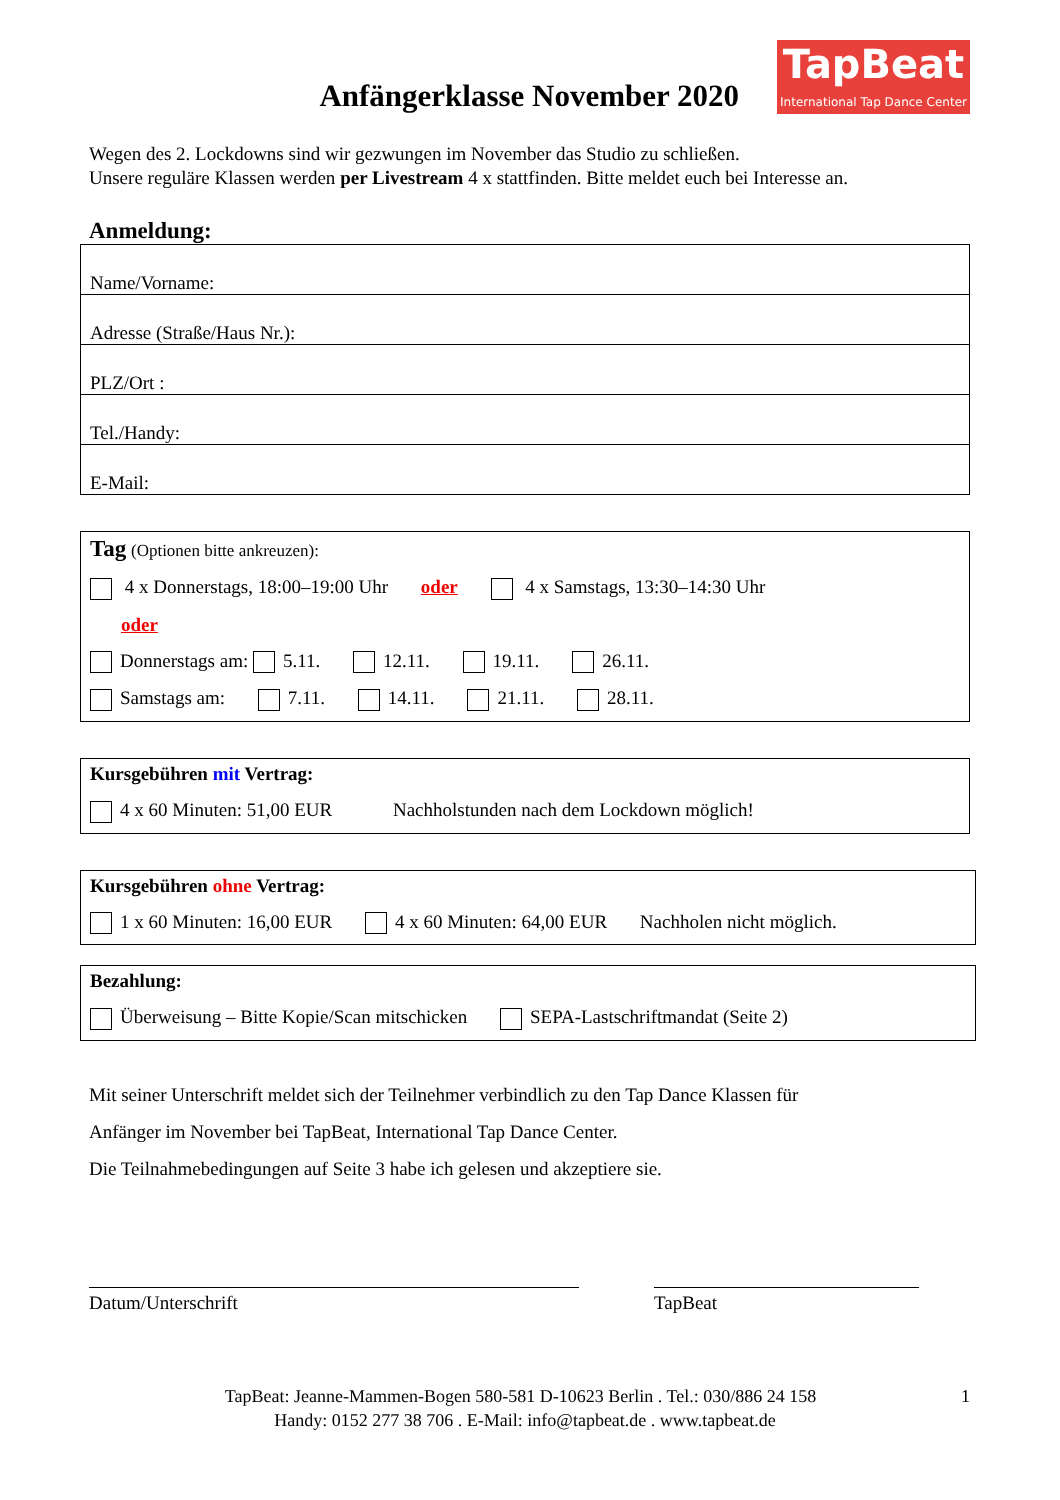Anfängerklasse November 2020
TapBeat
International Tap Dance Center
Wegen des 2. Lockdowns sind wir gezwungen im November das Studio zu schließen.
Unsere reguläre Klassen werden per Livestream 4 x stattfinden. Bitte meldet euch bei Interesse an.
Anmeldung:
Name/Vorname:
Adresse (Straße/Haus Nr.):
PLZ/Ort :
Tel./Handy:
E-Mail:
Tag (Optionen bitte ankreuzen):
4 x Donnerstags, 18:00–19:00 Uhr oder 4 x Samstags, 13:30–14:30 Uhr
oder
Donnerstags am: 5.11. 12.11. 19.11. 26.11.
Samstags am: 7.11. 14.11. 21.11. 28.11.
Kursgebühren mit Vertrag:
4 x 60 Minuten: 51,00 EUR Nachholstunden nach dem Lockdown möglich!
Kursgebühren ohne Vertrag:
1 x 60 Minuten: 16,00 EUR 4 x 60 Minuten: 64,00 EUR Nachholen nicht möglich.
Bezahlung:
Überweisung – Bitte Kopie/Scan mitschicken SEPA-Lastschriftmandat (Seite 2)
Mit seiner Unterschrift meldet sich der Teilnehmer verbindlich zu den Tap Dance Klassen für
Anfänger im November bei TapBeat, International Tap Dance Center.
Die Teilnahmebedingungen auf Seite 3 habe ich gelesen und akzeptiere sie.
Datum/Unterschrift TapBeat
TapBeat: Jeanne-Mammen-Bogen 580-581 D-10623 Berlin . Tel.: 030/886 24 158 1
Handy: 0152 277 38 706 . E-Mail: info@tapbeat.de . www.tapbeat.de